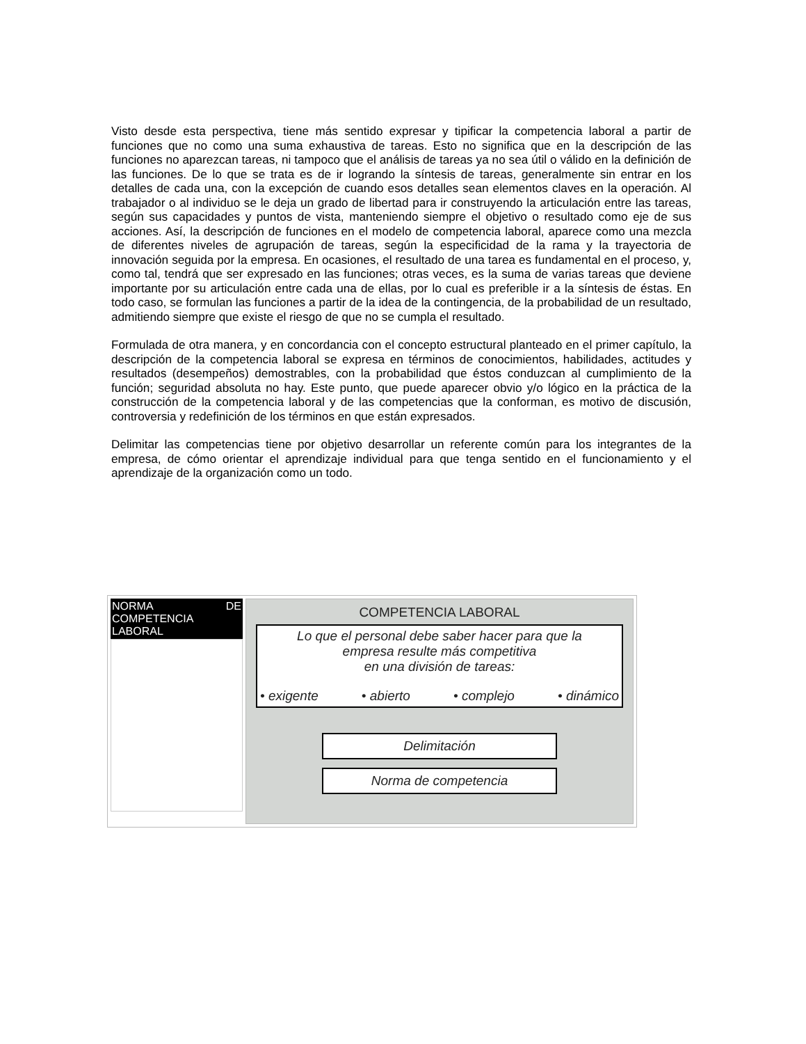Visto desde esta perspectiva, tiene más sentido expresar y tipificar la competencia laboral a partir de funciones que no como una suma exhaustiva de tareas. Esto no significa que en la descripción de las funciones no aparezcan tareas, ni tampoco que el análisis de tareas ya no sea útil o válido en la definición de las funciones. De lo que se trata es de ir logrando la síntesis de tareas, generalmente sin entrar en los detalles de cada una, con la excepción de cuando esos detalles sean elementos claves en la operación. Al trabajador o al individuo se le deja un grado de libertad para ir construyendo la articulación entre las tareas, según sus capacidades y puntos de vista, manteniendo siempre el objetivo o resultado como eje de sus acciones. Así, la descripción de funciones en el modelo de competencia laboral, aparece como una mezcla de diferentes niveles de agrupación de tareas, según la especificidad de la rama y la trayectoria de innovación seguida por la empresa. En ocasiones, el resultado de una tarea es fundamental en el proceso, y, como tal, tendrá que ser expresado en las funciones; otras veces, es la suma de varias tareas que deviene importante por su articulación entre cada una de ellas, por lo cual es preferible ir a la síntesis de éstas. En todo caso, se formulan las funciones a partir de la idea de la contingencia, de la probabilidad de un resultado, admitiendo siempre que existe el riesgo de que no se cumpla el resultado.
Formulada de otra manera, y en concordancia con el concepto estructural planteado en el primer capítulo, la descripción de la competencia laboral se expresa en términos de conocimientos, habilidades, actitudes y resultados (desempeños) demostrables, con la probabilidad que éstos conduzcan al cumplimiento de la función; seguridad absoluta no hay. Este punto, que puede aparecer obvio y/o lógico en la práctica de la construcción de la competencia laboral y de las competencias que la conforman, es motivo de discusión, controversia y redefinición de los términos en que están expresados.
Delimitar las competencias tiene por objetivo desarrollar un referente común para los integrantes de la empresa, de cómo orientar el aprendizaje individual para que tenga sentido en el funcionamiento y el aprendizaje de la organización como un todo.
| NORMA DE COMPETENCIA LABORAL | COMPETENCIA LABORAL Lo que el personal debe saber hacer para que la empresa resulte más competitiva en una división de tareas: • exigente • abierto • complejo • dinámico Delimitación Norma de competencia |